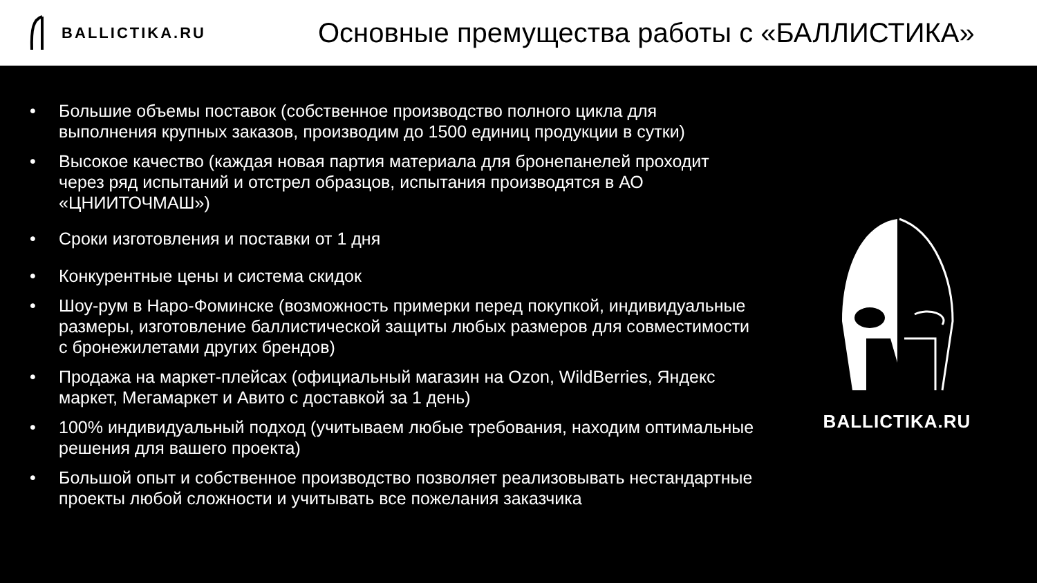BALLICTIKA.RU
Основные премущества работы с «БАЛЛИСТИКА»
• Большие объемы поставок (собственное производство полного цикла для выполнения крупных заказов, производим до 1500 единиц продукции в сутки)
• Высокое качество (каждая новая партия материала для бронепанелей проходит через ряд испытаний и отстрел образцов, испытания производятся в АО «ЦНИИТОЧМАШ»)
• Сроки изготовления и поставки от 1 дня
• Конкурентные цены и система скидок
• Шоу-рум в Наро-Фоминске (возможность примерки перед покупкой, индивидуальные размеры, изготовление баллистической защиты любых размеров для совместимости с бронежилетами других брендов)
• Продажа на маркет-плейсах (официальный магазин на Ozon, WildBerries, Яндекс маркет, Мегамаркет и Авито с доставкой за 1 день)
• 100% индивидуальный подход (учитываем любые требования, находим оптимальные решения для вашего проекта)
• Большой опыт и собственное производство позволяет реализовывать нестандартные проекты любой сложности и учитывать все пожелания заказчика
BALLICTIKA.RU